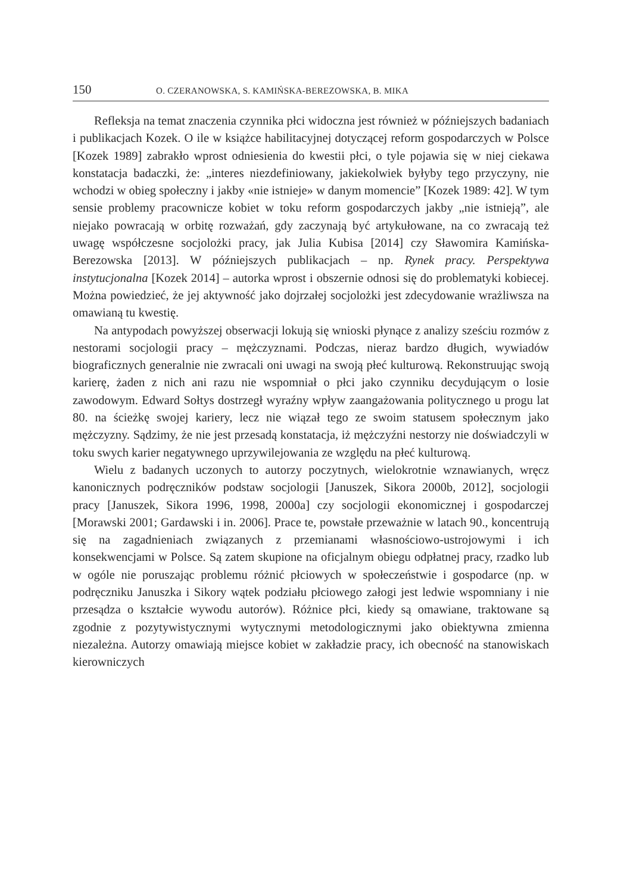150 O. CZERANOWSKA, S. KAMIŃSKA-BEREZOWSKA, B. MIKA
Refleksja na temat znaczenia czynnika płci widoczna jest również w późniejszych badaniach i publikacjach Kozek. O ile w książce habilitacyjnej dotyczącej reform gospodarczych w Polsce [Kozek 1989] zabrakło wprost odniesienia do kwestii płci, o tyle pojawia się w niej ciekawa konstatacja badaczki, że: „interes niezdefiniowany, jakiekolwiek byłyby tego przyczyny, nie wchodzi w obieg społeczny i jakby «nie istnieje» w danym momencie” [Kozek 1989: 42]. W tym sensie problemy pracownicze kobiet w toku reform gospodarczych jakby „nie istnieją”, ale niejako powracają w orbitę rozważań, gdy zaczynają być artykułowane, na co zwracają też uwagę współczesne socjolożki pracy, jak Julia Kubisa [2014] czy Sławomira Kamińska-Berezowska [2013]. W późniejszych publikacjach – np. Rynek pracy. Perspektywa instytucjonalna [Kozek 2014] – autorka wprost i obszernie odnosi się do problematyki kobiecej. Można powiedzieć, że jej aktywność jako dojrzałej socjolożki jest zdecydowanie wrażliwsza na omawianą tu kwestię.
Na antypodach powyższej obserwacji lokują się wnioski płynące z analizy sześciu rozmów z nestorami socjologii pracy – mężczyznami. Podczas, nieraz bardzo długich, wywiadów biograficznych generalnie nie zwracali oni uwagi na swoją płeć kulturową. Rekonstruując swoją karierę, żaden z nich ani razu nie wspomniał o płci jako czynniku decydującym o losie zawodowym. Edward Sołtys dostrzegł wyraźny wpływ zaangażowania politycznego u progu lat 80. na ścieżkę swojej kariery, lecz nie wiązał tego ze swoim statusem społecznym jako mężczyzny. Sądzimy, że nie jest przesadą konstatacja, iż mężczyźni nestorzy nie doświadczyli w toku swych karier negatywnego uprzywilejowania ze względu na płeć kulturową.
Wielu z badanych uczonych to autorzy poczytnych, wielokrotnie wznawianych, wręcz kanonicznych podręczników podstaw socjologii [Januszek, Sikora 2000b, 2012], socjologii pracy [Januszek, Sikora 1996, 1998, 2000a] czy socjologii ekonomicznej i gospodarczej [Morawski 2001; Gardawski i in. 2006]. Prace te, powstałe przeważnie w latach 90., koncentrują się na zagadnieniach związanych z przemianami własnościowo-ustrojowymi i ich konsekwencjami w Polsce. Są zatem skupione na oficjalnym obiegu odpłatnej pracy, rzadko lub w ogóle nie poruszając problemu różnić płciowych w społeczeństwie i gospodarce (np. w podręczniku Januszka i Sikory wątek podziału płciowego załogi jest ledwie wspomniany i nie przesądza o kształcie wywodu autorów). Różnice płci, kiedy są omawiane, traktowane są zgodnie z pozytywistycznymi wytycznymi metodologicznymi jako obiektywna zmienna niezależna. Autorzy omawiają miejsce kobiet w zakładzie pracy, ich obecność na stanowiskach kierowniczych